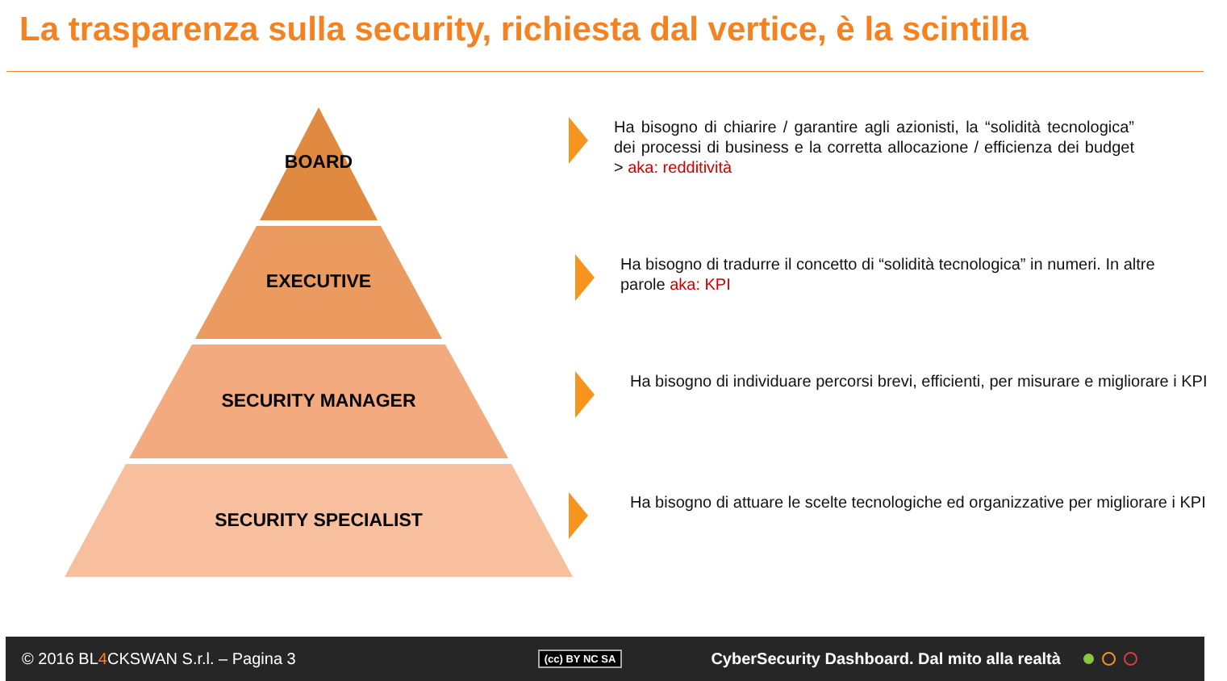La trasparenza sulla security, richiesta dal vertice, è la scintilla
BOARD
EXECUTIVE
SECURITY MANAGER
SECURITY SPECIALIST
Ha bisogno di chiarire / garantire agli azionisti, la “solidità tecnologica” dei processi di business e la corretta allocazione / efficienza dei budget > aka: redditività
Ha bisogno di tradurre il concetto di “solidità tecnologica” in numeri. In altre parole aka: KPI
Ha bisogno di individuare percorsi brevi, efficienti, per misurare e migliorare i KPI
Ha bisogno di attuare le scelte tecnologiche ed organizzative per migliorare i KPI
© 2016 BL4 CKSWAN S.r.l. – Pagina 3 (cc) BY NC SA CyberSecurity Dashboard. Dal mito alla realtà